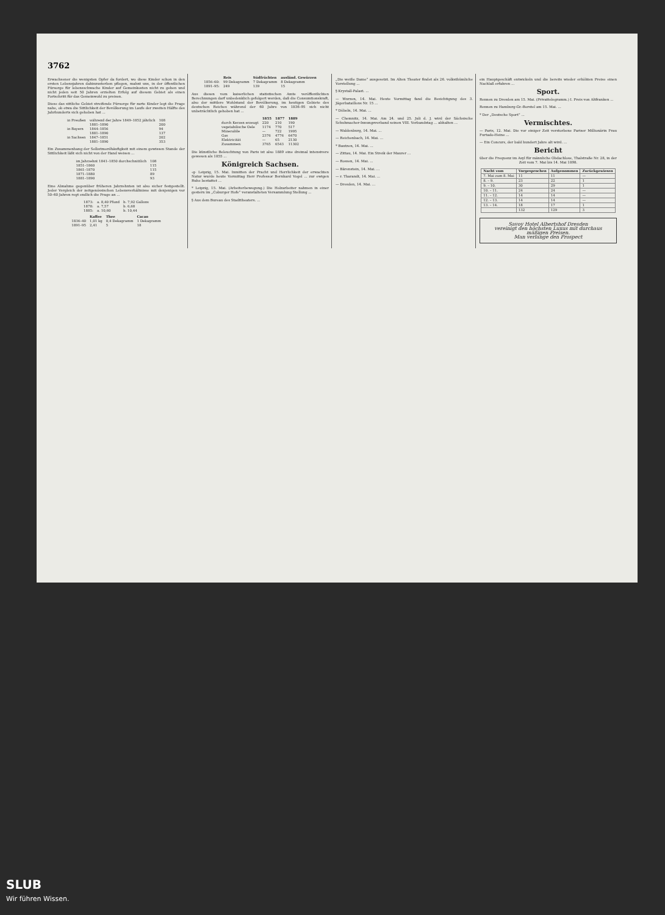3762
Erwachsener die wenigsten Opfer da fordert, wo diese Kinder schon in den ersten Lebensjahren dahinzusterben pflegen, mahnt uns, in der öffentlichen Fürsorge für lebensschwache Kinder auf Gemeinkosten nicht zu gehen und nicht jeden seit 50 Jahren erzielten Erfolg auf diesem Gebiet als einen Fortschritt für das Gemeinwohl zu preisen.
Diese das sittliche Gebiet streifende Fürsorge für zarte Kinder legt die Frage nahe, ob etwa die Sittlichkeit der Bevölkerung im Laufe der zweiten Hälfte des Jahrhunderts sich gehoben hat ...
| in Preußen | während der Jahre 1849–1852 jährlich | 108 |
| | 1881–1890 | 200 |
| in Bayern | 1844–1856 | 94 |
| | 1881–1890 | 137 |
| in Sachsen | 1847–1851 | 202 |
| | 1881–1890 | 353 |
Ein Zusammenhang der Selbstmordhäufigkeit mit einem gewissen Stande der Sittlichkeit läßt sich nicht von der Hand weisen ...
| im Jahrzehnt 1841–1850 durchschnittlich | 108 |
| 1851–1860 | 115 |
| 1861–1870 | 115 |
| 1871–1880 | 89 |
| 1881–1890 | 93 |
Eine Abnahme gegenüber früheren Jahrzehnten ist also sicher festgestellt. Jeder Vergleich der zeitgenössischen Lebensverhältnisse mit denjenigen vor 50–60 Jahren regt endlich die Frage an ...
| 1873: | a. 8,40 Pfund | b. 7,92 Gallons |
| 1878: | a. 7,57 | b. 6,68 |
| 1885: | a. 10,60 | b. 10,44 |
| | Kaffee | Thee | Cacao |
| --- | --- | --- | --- |
| 1836–40 | 1,01 kg | 0,4 Dekagramm | 1 Dekagramm |
| 1891–95 | 2,41 | 5 | 18 |
| | Reis | Südfrüchten | ausländ. Gewürzen |
| --- | --- | --- | --- |
| 1856–60: | 99 Dekagramm | 7 Dekagramm | 8 Dekagramm |
| 1891–95: | 249 | 139 | 15 |
Aus diesen vom kaiserlichen statistischen Amte veröffentlichten Berechnungen darf unbedenklich gefolgert werden, daß die Consumtionskraft, also der mittlere Wohlstand der Bevölkerung, im heutigen Gebiete des deutschen Reiches während der 60 Jahre von 1836–95 sich nicht unbeträchtlich gehoben hat ...
| | 1855 | 1877 | 1889 |
| --- | --- | --- | --- |
| durch Kerzen erzeugt | 220 | 210 | 190 |
| vegetabilische Oele | 1174 | 770 | 517 |
| Mineralöle | — | 722 | 1995 |
| Gas | 2376 | 4776 | 6470 |
| Elektricität | — | 65 | 2130 |
| Zusammen: | 3765 | 6543 | 11302 |
Die künstliche Beleuchtung von Paris ist also 1889 eine dreimal intensivere gewesen als 1855 ...
Königreich Sachsen.
-g- Leipzig, 15. Mai. Inmitten der Pracht und Herrlichkeit der erwachten Natur wurde heute Vormittag Herr Professor Bernhard Vogel ... zur ewigen Ruhe bestattet ...
* Leipzig, 15. Mai. (Arbeiterbewegung.) Die Holzarbeiter nahmen in einer gestern im „Coburger Hofe“ veranstalteten Versammlung Stellung ...
§ Aus dem Bureau des Stadttheaters. ...
„Die weiße Dame“ ausgesetzt. Im Alten Theater findet als 26. volksthümliche Vorstellung ...
§ Krystall-Palast. ...
— Wurzen, 14. Mai. Heute Vormittag fand die Besichtigung des 3. Jägerbataillons Nr. 15 ...
* Döbeln, 14. Mai. ...
— Chemnitz, 14. Mai. Am 24. und 25. Juli d. J. wird der Sächsische Schuhmacher-Innungsverband seinen VIII. Verbandstag ... abhalten ...
— Waldenburg, 14. Mai. ...
— Reichenbach, 14. Mai. ...
* Bautzen, 14. Mai. ...
— Zittau, 14. Mai. Ein Streik der Maurer ...
— Rossen, 14. Mai. ...
— Bärenstein, 14. Mai. ...
— r. Tharandt, 14. Mai. ...
— Dresden, 14. Mai. ...
ein Hauptgeschäft entwickeln und die bereits wieder erhöhten Preise einen Nachlaß erfahren ...
Sport.
Rennen zu Dresden am 15. Mai. (Privattelegramm.) I. Preis von Altfranken ...
Rennen zu Hamburg-Gr.-Borstel am 15. Mai. ...
* Der „Deutsche Sport“ ...
Vermischtes.
— Paris, 12. Mai. Die vor einiger Zeit verstorbene Pariser Millionärin Frau Furtado-Heine ...
— Ein Concurs, der bald hundert Jahre alt wird. ...
Bericht
über die Frequenz im Asyl für männliche Obdachlose, Thalstraße Nr. 28, in der Zeit vom 7. Mai bis 14. Mai 1898.
| Nacht vom | Vorgesprochen | Aufgenommen | Zurückgewiesen |
| --- | --- | --- | --- |
| 7. Mai zum 8. Mai | 11 | 11 | — |
| 8. – 9. | 23 | 22 | 1 |
| 9. – 10. | 30 | 29 | 1 |
| 10. – 11. | 24 | 24 | — |
| 11. – 12. | 14 | 14 | — |
| 12. – 13. | 14 | 14 | — |
| 13. – 14. | 18 | 17 | 1 |
| | 132 | 129 | 3 |
Savoy Hotel Albertshof Dresden
vereinigt den höchsten Luxus mit durchaus mäßigen Preisen.
Man verlange den Prospect
SLUB
Wir führen Wissen.